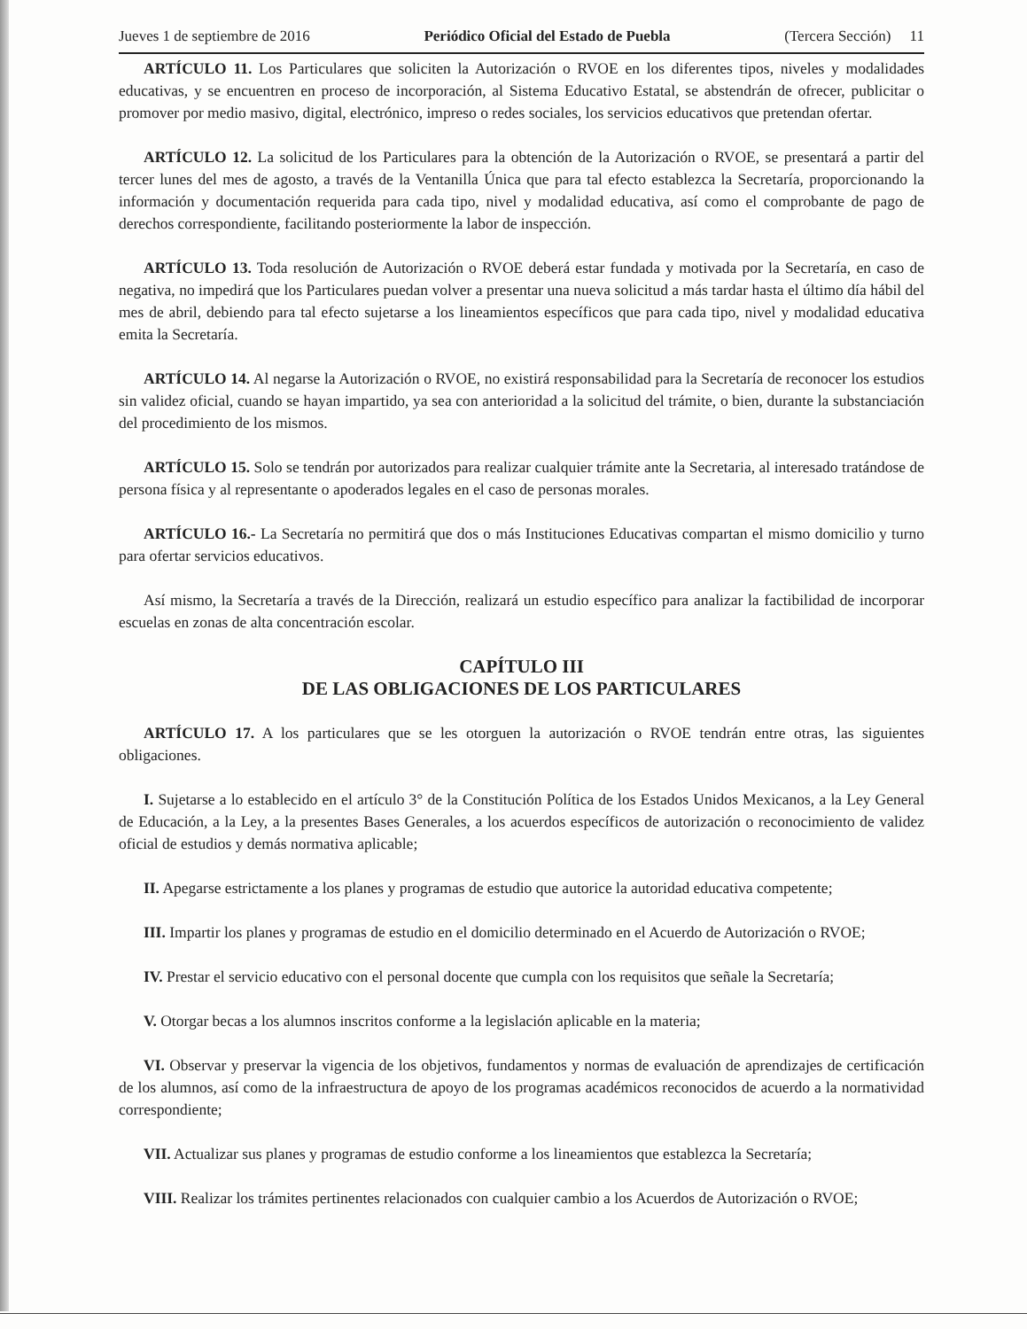Jueves 1 de septiembre de 2016 Periódico Oficial del Estado de Puebla (Tercera Sección) 11
ARTÍCULO 11. Los Particulares que soliciten la Autorización o RVOE en los diferentes tipos, niveles y modalidades educativas, y se encuentren en proceso de incorporación, al Sistema Educativo Estatal, se abstendrán de ofrecer, publicitar o promover por medio masivo, digital, electrónico, impreso o redes sociales, los servicios educativos que pretendan ofertar.
ARTÍCULO 12. La solicitud de los Particulares para la obtención de la Autorización o RVOE, se presentará a partir del tercer lunes del mes de agosto, a través de la Ventanilla Única que para tal efecto establezca la Secretaría, proporcionando la información y documentación requerida para cada tipo, nivel y modalidad educativa, así como el comprobante de pago de derechos correspondiente, facilitando posteriormente la labor de inspección.
ARTÍCULO 13. Toda resolución de Autorización o RVOE deberá estar fundada y motivada por la Secretaría, en caso de negativa, no impedirá que los Particulares puedan volver a presentar una nueva solicitud a más tardar hasta el último día hábil del mes de abril, debiendo para tal efecto sujetarse a los lineamientos específicos que para cada tipo, nivel y modalidad educativa emita la Secretaría.
ARTÍCULO 14. Al negarse la Autorización o RVOE, no existirá responsabilidad para la Secretaría de reconocer los estudios sin validez oficial, cuando se hayan impartido, ya sea con anterioridad a la solicitud del trámite, o bien, durante la substanciación del procedimiento de los mismos.
ARTÍCULO 15. Solo se tendrán por autorizados para realizar cualquier trámite ante la Secretaria, al interesado tratándose de persona física y al representante o apoderados legales en el caso de personas morales.
ARTÍCULO 16.- La Secretaría no permitirá que dos o más Instituciones Educativas compartan el mismo domicilio y turno para ofertar servicios educativos.
Así mismo, la Secretaría a través de la Dirección, realizará un estudio específico para analizar la factibilidad de incorporar escuelas en zonas de alta concentración escolar.
CAPÍTULO III
DE LAS OBLIGACIONES DE LOS PARTICULARES
ARTÍCULO 17. A los particulares que se les otorguen la autorización o RVOE tendrán entre otras, las siguientes obligaciones.
I. Sujetarse a lo establecido en el artículo 3° de la Constitución Política de los Estados Unidos Mexicanos, a la Ley General de Educación, a la Ley, a la presentes Bases Generales, a los acuerdos específicos de autorización o reconocimiento de validez oficial de estudios y demás normativa aplicable;
II. Apegarse estrictamente a los planes y programas de estudio que autorice la autoridad educativa competente;
III. Impartir los planes y programas de estudio en el domicilio determinado en el Acuerdo de Autorización o RVOE;
IV. Prestar el servicio educativo con el personal docente que cumpla con los requisitos que señale la Secretaría;
V. Otorgar becas a los alumnos inscritos conforme a la legislación aplicable en la materia;
VI. Observar y preservar la vigencia de los objetivos, fundamentos y normas de evaluación de aprendizajes de certificación de los alumnos, así como de la infraestructura de apoyo de los programas académicos reconocidos de acuerdo a la normatividad correspondiente;
VII. Actualizar sus planes y programas de estudio conforme a los lineamientos que establezca la Secretaría;
VIII. Realizar los trámites pertinentes relacionados con cualquier cambio a los Acuerdos de Autorización o RVOE;